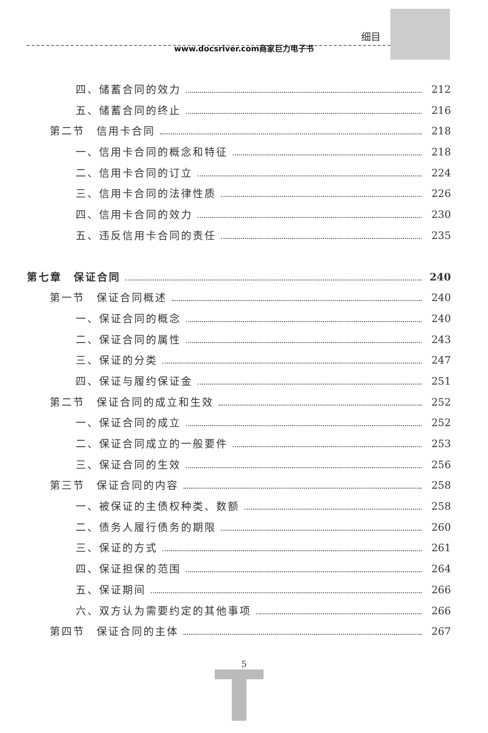细目
www.docsriver.com商家巨力电子书
四、储蓄合同的效力 212
五、储蓄合同的终止 216
第二节　信用卡合同 218
一、信用卡合同的概念和特征 218
二、信用卡合同的订立 224
三、信用卡合同的法律性质 226
四、信用卡合同的效力 230
五、违反信用卡合同的责任 235
第七章　保证合同 240
第一节　保证合同概述 240
一、保证合同的概念 240
二、保证合同的属性 243
三、保证的分类 247
四、保证与履约保证金 251
第二节　保证合同的成立和生效 252
一、保证合同的成立 252
二、保证合同成立的一般要件 253
三、保证合同的生效 256
第三节　保证合同的内容 258
一、被保证的主债权种类、数额 258
二、债务人履行债务的期限 260
三、保证的方式 261
四、保证担保的范围 264
五、保证期间 266
六、双方认为需要约定的其他事项 266
第四节　保证合同的主体 267
5